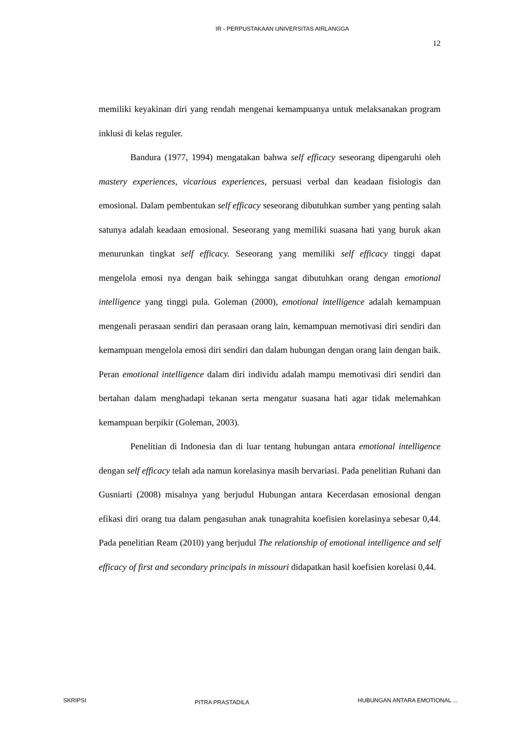IR - PERPUSTAKAAN UNIVERSITAS AIRLANGGA
12
memiliki keyakinan diri yang rendah mengenai kemampuanya untuk melaksanakan program inklusi di kelas reguler.
Bandura (1977, 1994) mengatakan bahwa self efficacy seseorang dipengaruhi oleh mastery experiences, vicarious experiences, persuasi verbal dan keadaan fisiologis dan emosional. Dalam pembentukan self efficacy seseorang dibutuhkan sumber yang penting salah satunya adalah keadaan emosional. Seseorang yang memiliki suasana hati yang buruk akan menurunkan tingkat self efficacy. Seseorang yang memiliki self efficacy tinggi dapat mengelola emosi nya dengan baik sehingga sangat dibutuhkan orang dengan emotional intelligence yang tinggi pula. Goleman (2000), emotional intelligence adalah kemampuan mengenali perasaan sendiri dan perasaan orang lain, kemampuan memotivasi diri sendiri dan kemampuan mengelola emosi diri sendiri dan dalam hubungan dengan orang lain dengan baik. Peran emotional intelligence dalam diri individu adalah mampu memotivasi diri sendiri dan bertahan dalam menghadapi tekanan serta mengatur suasana hati agar tidak melemahkan kemampuan berpikir (Goleman, 2003).
Penelitian di Indonesia dan di luar tentang hubungan antara emotional intelligence dengan self efficacy telah ada namun korelasinya masih bervariasi. Pada penelitian Ruhani dan Gusniarti (2008) misalnya yang berjudul Hubungan antara Kecerdasan emosional dengan efikasi diri orang tua dalam pengasuhan anak tunagrahita koefisien korelasinya sebesar 0,44. Pada penelitian Ream (2010) yang berjudul The relationship of emotional intelligence and self efficacy of first and secondary principals in missouri didapatkan hasil koefisien korelasi 0,44.
SKRIPSI PITRA PRASTADILA HUBUNGAN ANTARA EMOTIONAL ...